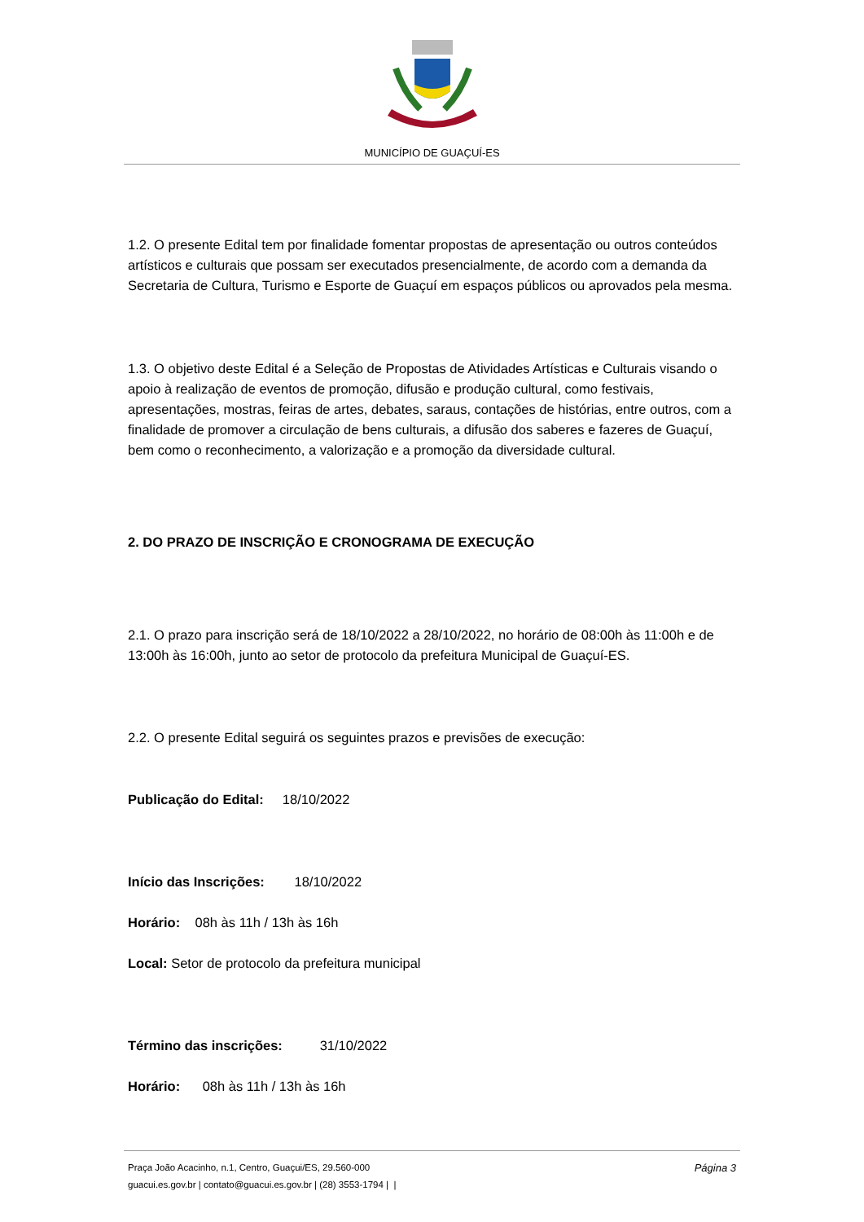MUNICÍPIO DE GUAÇUÍ-ES
1.2. O presente Edital tem por finalidade fomentar propostas de apresentação ou outros conteúdos artísticos e culturais que possam ser executados presencialmente, de acordo com a demanda da Secretaria de Cultura, Turismo e Esporte de Guaçuí em espaços públicos ou aprovados pela mesma.
1.3. O objetivo deste Edital é a Seleção de Propostas de Atividades Artísticas e Culturais visando o apoio à realização de eventos de promoção, difusão e produção cultural, como festivais, apresentações, mostras, feiras de artes, debates, saraus, contações de histórias, entre outros, com a finalidade de promover a circulação de bens culturais, a difusão dos saberes e fazeres de Guaçuí, bem como o reconhecimento, a valorização e a promoção da diversidade cultural.
2. DO PRAZO DE INSCRIÇÃO E CRONOGRAMA DE EXECUÇÃO
2.1. O prazo para inscrição será de 18/10/2022 a 28/10/2022, no horário de 08:00h às 11:00h e de 13:00h às 16:00h, junto ao setor de protocolo da prefeitura Municipal de Guaçuí-ES.
2.2. O presente Edital seguirá os seguintes prazos e previsões de execução:
Publicação do Edital: 18/10/2022
Início das Inscrições: 18/10/2022
Horário: 08h às 11h / 13h às 16h
Local: Setor de protocolo da prefeitura municipal
Término das inscrições: 31/10/2022
Horário: 08h às 11h / 13h às 16h
Página 3
Praça João Acacinho, n.1, Centro, Guaçui/ES, 29.560-000
guacui.es.gov.br | contato@guacui.es.gov.br | (28) 3553-1794 | |